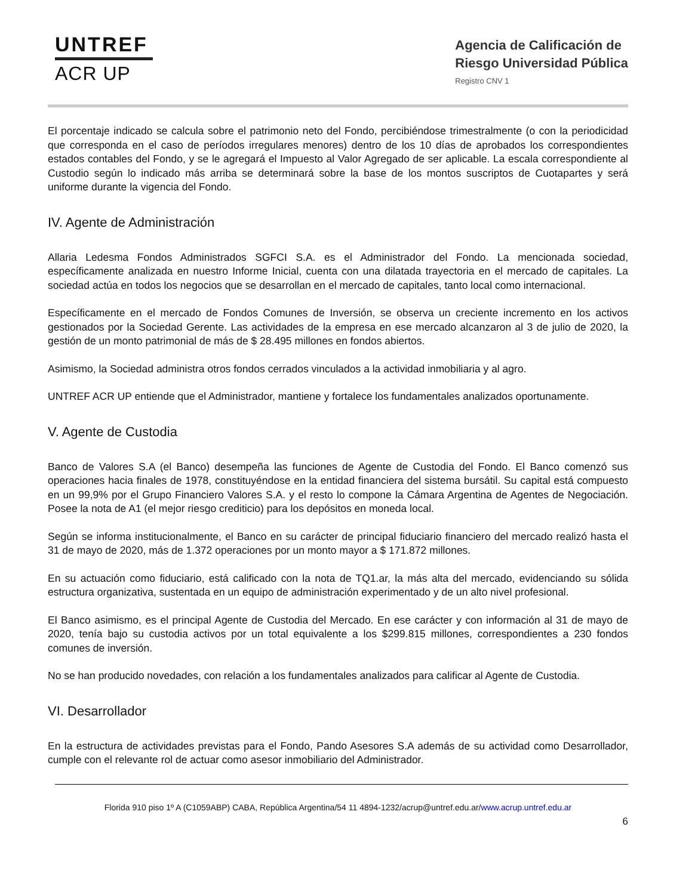UNTREF
ACR UP
Agencia de Calificación de
Riesgo Universidad Pública
Registro CNV 1
El porcentaje indicado se calcula sobre el patrimonio neto del Fondo, percibiéndose trimestralmente (o con la periodicidad que corresponda en el caso de períodos irregulares menores) dentro de los 10 días de aprobados los correspondientes estados contables del Fondo, y se le agregará el Impuesto al Valor Agregado de ser aplicable. La escala correspondiente al Custodio según lo indicado más arriba se determinará sobre la base de los montos suscriptos de Cuotapartes y será uniforme durante la vigencia del Fondo.
IV. Agente de Administración
Allaria Ledesma Fondos Administrados SGFCI S.A. es el Administrador del Fondo. La mencionada sociedad, específicamente analizada en nuestro Informe Inicial, cuenta con una dilatada trayectoria en el mercado de capitales. La sociedad actúa en todos los negocios que se desarrollan en el mercado de capitales, tanto local como internacional.
Específicamente en el mercado de Fondos Comunes de Inversión, se observa un creciente incremento en los activos gestionados por la Sociedad Gerente. Las actividades de la empresa en ese mercado alcanzaron al 3 de julio de 2020, la gestión de un monto patrimonial de más de $ 28.495 millones en fondos abiertos.
Asimismo, la Sociedad administra otros fondos cerrados vinculados a la actividad inmobiliaria y al agro.
UNTREF ACR UP entiende que el Administrador, mantiene y fortalece los fundamentales analizados oportunamente.
V. Agente de Custodia
Banco de Valores S.A (el Banco) desempeña las funciones de Agente de Custodia del Fondo. El Banco comenzó sus operaciones hacia finales de 1978, constituyéndose en la entidad financiera del sistema bursátil. Su capital está compuesto en un 99,9% por el Grupo Financiero Valores S.A. y el resto lo compone la Cámara Argentina de Agentes de Negociación. Posee la nota de A1 (el mejor riesgo crediticio) para los depósitos en moneda local.
Según se informa institucionalmente, el Banco en su carácter de principal fiduciario financiero del mercado realizó hasta el 31 de mayo de 2020, más de 1.372 operaciones por un monto mayor a $ 171.872 millones.
En su actuación como fiduciario, está calificado con la nota de TQ1.ar, la más alta del mercado, evidenciando su sólida estructura organizativa, sustentada en un equipo de administración experimentado y de un alto nivel profesional.
El Banco asimismo, es el principal Agente de Custodia del Mercado. En ese carácter y con información al 31 de mayo de 2020, tenía bajo su custodia activos por un total equivalente a los $299.815 millones, correspondientes a 230 fondos comunes de inversión.
No se han producido novedades, con relación a los fundamentales analizados para calificar al Agente de Custodia.
VI. Desarrollador
En la estructura de actividades previstas para el Fondo, Pando Asesores S.A además de su actividad como Desarrollador, cumple con el relevante rol de actuar como asesor inmobiliario del Administrador.
Florida 910 piso 1º A (C1059ABP) CABA, República Argentina/54 11 4894-1232/acrup@untref.edu.ar/www.acrup.untref.edu.ar
6